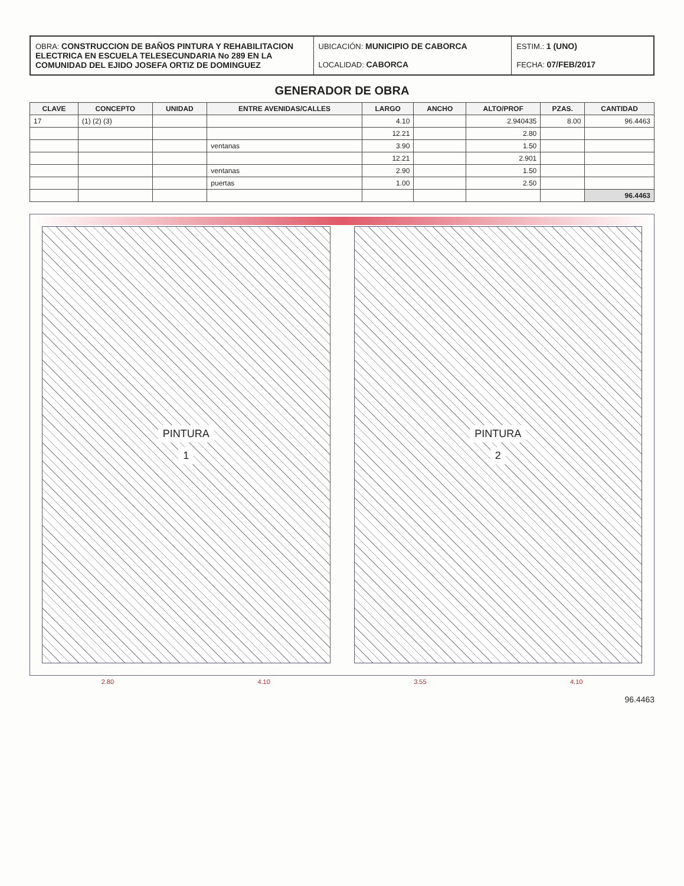OBRA: CONSTRUCCION DE BAÑOS PINTURA Y REHABILITACION ELECTRICA EN ESCUELA TELESECUNDARIA No 289 EN LA COMUNIDAD DEL EJIDO JOSEFA ORTIZ DE DOMINGUEZ
UBICACIÓN: MUNICIPIO DE CABORCA
LOCALIDAD: CABORCA
ESTIM.: 1 (UNO)
FECHA: 07/FEB/2017
GENERADOR DE OBRA
| CLAVE | CONCEPTO | UNIDAD | ENTRE AVENIDAS/CALLES | LARGO | ANCHO | ALTO/PROF | PZAS. | CANTIDAD |
| --- | --- | --- | --- | --- | --- | --- | --- | --- |
| 17 | (1) (2) (3) | | | 4.10 | | 2.940435 | 8.00 | 96.4463 |
| | | | | 12.21 | | 2.80 | | |
| | | | ventanas | 3.90 | | 1.50 | | |
| | | | | 12.21 | | 2.901 | | |
| | | | ventanas | 2.90 | | 1.50 | | |
| | | | puertas | 1.00 | | 2.50 | | |
| | | | | | | | | 96.4463 |
PINTURA
1
PINTURA
2
2.80 4.10 3.55 4.10
96.4463